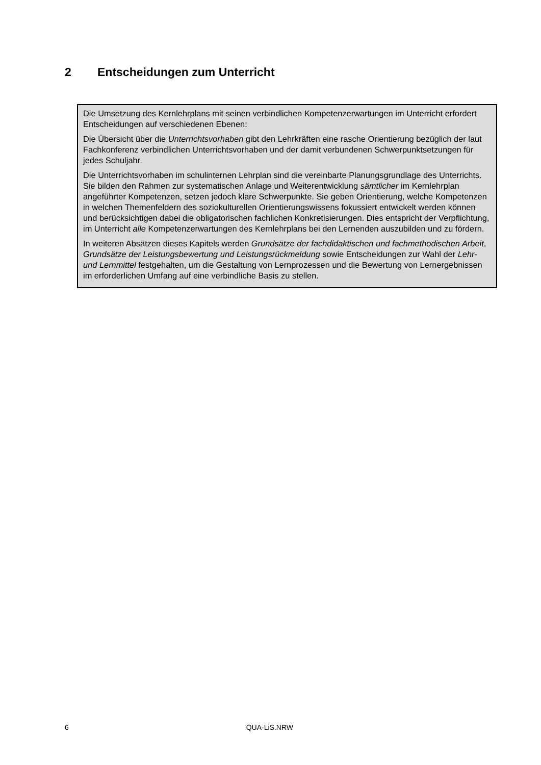2 Entscheidungen zum Unterricht
Die Umsetzung des Kernlehrplans mit seinen verbindlichen Kompetenzerwartungen im Unterricht erfordert Entscheidungen auf verschiedenen Ebenen:
Die Übersicht über die Unterrichtsvorhaben gibt den Lehrkräften eine rasche Orientierung bezüglich der laut Fachkonferenz verbindlichen Unterrichtsvorhaben und der damit verbundenen Schwerpunktsetzungen für jedes Schuljahr.
Die Unterrichtsvorhaben im schulinternen Lehrplan sind die vereinbarte Planungsgrundlage des Unterrichts. Sie bilden den Rahmen zur systematischen Anlage und Weiterentwicklung sämtlicher im Kernlehrplan angeführter Kompetenzen, setzen jedoch klare Schwerpunkte. Sie geben Orientierung, welche Kompetenzen in welchen Themenfeldern des soziokulturellen Orientierungswissens fokussiert entwickelt werden können und berücksichtigen dabei die obligatorischen fachlichen Konkretisierungen. Dies entspricht der Verpflichtung, im Unterricht alle Kompetenzerwartungen des Kernlehrplans bei den Lernenden auszubilden und zu fördern.
In weiteren Absätzen dieses Kapitels werden Grundsätze der fachdidaktischen und fachmethodischen Arbeit, Grundsätze der Leistungsbewertung und Leistungsrückmeldung sowie Entscheidungen zur Wahl der Lehr- und Lernmittel festgehalten, um die Gestaltung von Lernprozessen und die Bewertung von Lernergebnissen im erforderlichen Umfang auf eine verbindliche Basis zu stellen.
6 QUA-LiS.NRW